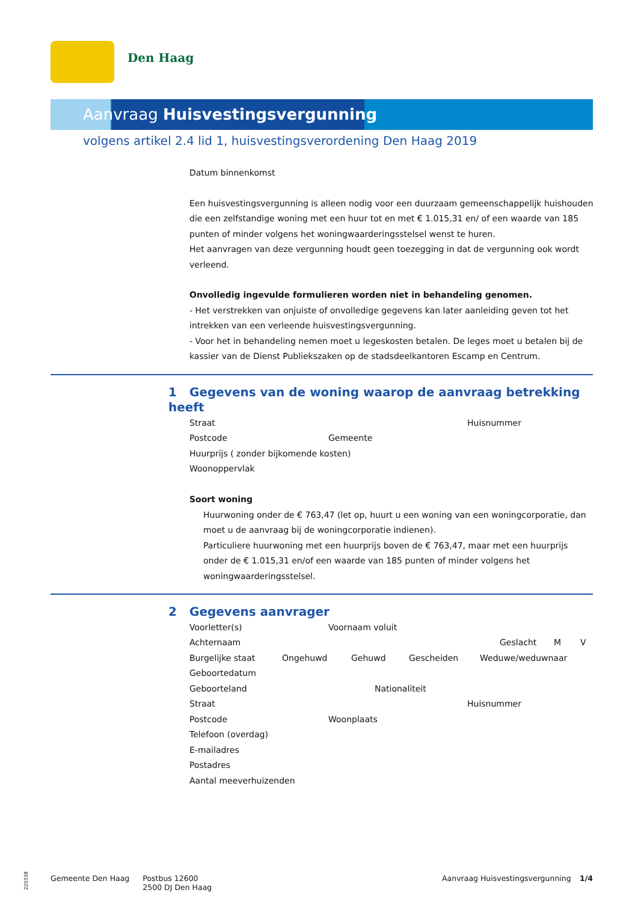Den Haag
Aanvraag Huisvestingsvergunning
volgens artikel 2.4 lid 1, huisvestingsverordening Den Haag 2019
Datum binnenkomst
Een huisvestingsvergunning is alleen nodig voor een duurzaam gemeenschappelijk huishouden die een zelfstandige woning met een huur tot en met € 1.015,31 en/ of een waarde van 185 punten of minder volgens het woningwaarderingsstelsel wenst te huren.
Het aanvragen van deze vergunning houdt geen toezegging in dat de vergunning ook wordt verleend.
Onvolledig ingevulde formulieren worden niet in behandeling genomen.
- Het verstrekken van onjuiste of onvolledige gegevens kan later aanleiding geven tot het intrekken van een verleende huisvestingsvergunning.
- Voor het in behandeling nemen moet u legeskosten betalen. De leges moet u betalen bij de kassier van de Dienst Publiekszaken op de stadsdeelkantoren Escamp en Centrum.
1 Gegevens van de woning waarop de aanvraag betrekking heeft
Straat Huisnummer
Postcode Gemeente
Huurprijs ( zonder bijkomende kosten)
Woonoppervlak
Soort woning
Huurwoning onder de € 763,47 (let op, huurt u een woning van een woningcorporatie, dan moet u de aanvraag bij de woningcorporatie indienen).
Particuliere huurwoning met een huurprijs boven de € 763,47, maar met een huurprijs onder de € 1.015,31 en/of een waarde van 185 punten of minder volgens het woningwaarderingsstelsel.
2 Gegevens aanvrager
Voorletter(s) Voornaam voluit
Achternaam Geslacht M V
Burgelijke staat Ongehuwd Gehuwd Gescheiden Weduwe/weduwnaar
Geboortedatum
Geboorteland Nationaliteit
Straat Huisnummer
Postcode Woonplaats
Telefoon (overdag)
E-mailadres
Postadres
Aantal meeverhuizenden
220338
Gemeente Den Haag Postbus 12600
2500 DJ Den Haag Aanvraag Huisvestingsvergunning 1/4